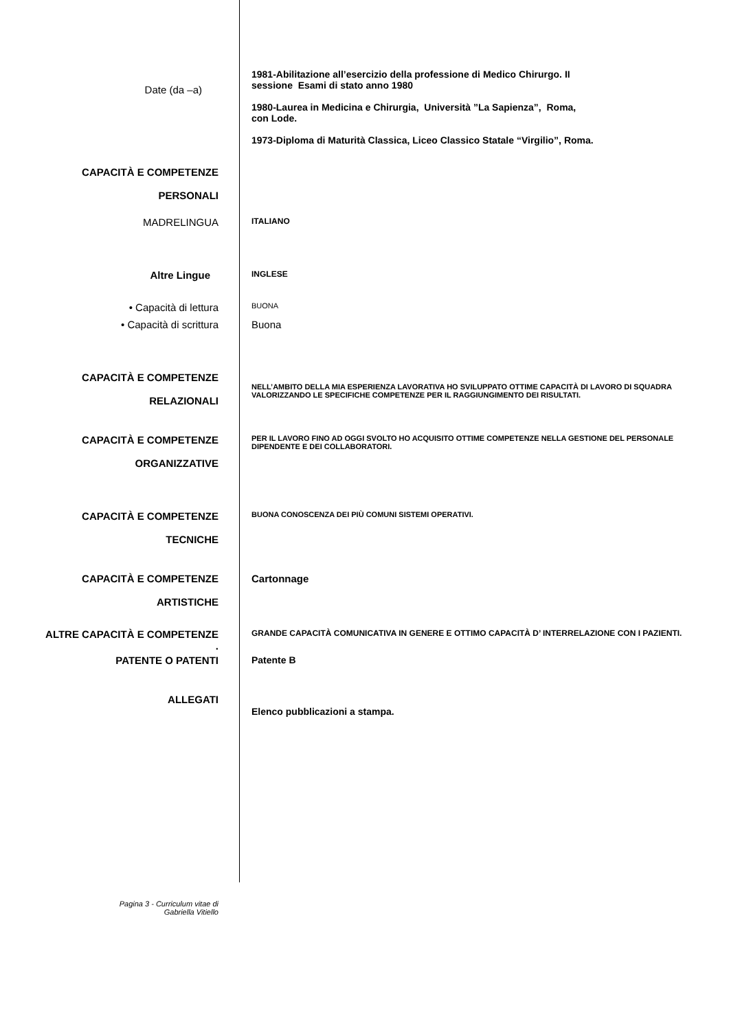Date (da –a)
1981-Abilitazione all’esercizio della professione di Medico Chirurgo. II
sessione Esami di stato anno 1980
1980-Laurea in Medicina e Chirurgia, Università ”La Sapienza”, Roma,
con Lode.
1973-Diploma di Maturità Classica, Liceo Classico Statale “Virgilio”, Roma.
CAPACITÀ E COMPETENZE
PERSONALI
MADRELINGUA
ITALIANO
Altre Lingue
INGLESE
• Capacità di lettura
BUONA
• Capacità di scrittura Buona
CAPACITÀ E COMPETENZE
RELAZIONALI
NELL’AMBITO DELLA MIA ESPERIENZA LAVORATIVA HO SVILUPPATO OTTIME CAPACITÀ DI LAVORO DI SQUADRA VALORIZZANDO LE SPECIFICHE COMPETENZE PER IL RAGGIUNGIMENTO DEI RISULTATI.
CAPACITÀ E COMPETENZE
ORGANIZZATIVE
PER IL LAVORO FINO AD OGGI SVOLTO HO ACQUISITO OTTIME COMPETENZE NELLA GESTIONE DEL PERSONALE DIPENDENTE E DEI COLLABORATORI.
CAPACITÀ E COMPETENZE
TECNICHE
BUONA CONOSCENZA DEI PIÙ COMUNI SISTEMI OPERATIVI.
CAPACITÀ E COMPETENZE
ARTISTICHE
Cartonnage
ALTRE CAPACITÀ E COMPETENZE
.
GRANDE CAPACITÀ COMUNICATIVA IN GENERE E OTTIMO CAPACITÀ D’ INTERRELAZIONE CON I PAZIENTI.
PATENTE O PATENTI Patente B
ALLEGATI
Elenco pubblicazioni a stampa.
Pagina 3 - Curriculum vitae di
Gabriella Vitiello